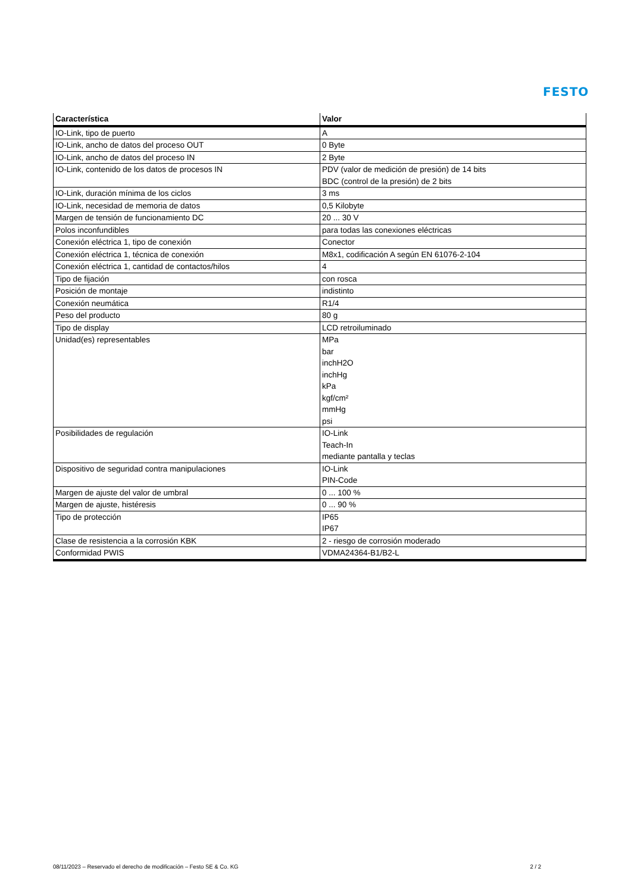FESTO
| Característica | Valor |
| --- | --- |
| IO-Link, tipo de puerto | A |
| IO-Link, ancho de datos del proceso OUT | 0 Byte |
| IO-Link, ancho de datos del proceso IN | 2 Byte |
| IO-Link, contenido de los datos de procesos IN | PDV (valor de medición de presión) de 14 bits BDC (control de la presión) de 2 bits |
| IO-Link, duración mínima de los ciclos | 3 ms |
| IO-Link, necesidad de memoria de datos | 0,5 Kilobyte |
| Margen de tensión de funcionamiento DC | 20 ... 30 V |
| Polos inconfundibles | para todas las conexiones eléctricas |
| Conexión eléctrica 1, tipo de conexión | Conector |
| Conexión eléctrica 1, técnica de conexión | M8x1, codificación A según EN 61076-2-104 |
| Conexión eléctrica 1, cantidad de contactos/hilos | 4 |
| Tipo de fijación | con rosca |
| Posición de montaje | indistinto |
| Conexión neumática | R1/4 |
| Peso del producto | 80 g |
| Tipo de display | LCD retroiluminado |
| Unidad(es) representables | MPa bar inchH2O inchHg kPa kgf/cm² mmHg psi |
| Posibilidades de regulación | IO-Link Teach-In mediante pantalla y teclas |
| Dispositivo de seguridad contra manipulaciones | IO-Link PIN-Code |
| Margen de ajuste del valor de umbral | 0 ... 100 % |
| Margen de ajuste, histéresis | 0 ... 90 % |
| Tipo de protección | IP65 IP67 |
| Clase de resistencia a la corrosión KBK | 2 - riesgo de corrosión moderado |
| Conformidad PWIS | VDMA24364-B1/B2-L |
08/11/2023 – Reservado el derecho de modificación – Festo SE & Co. KG 2 / 2